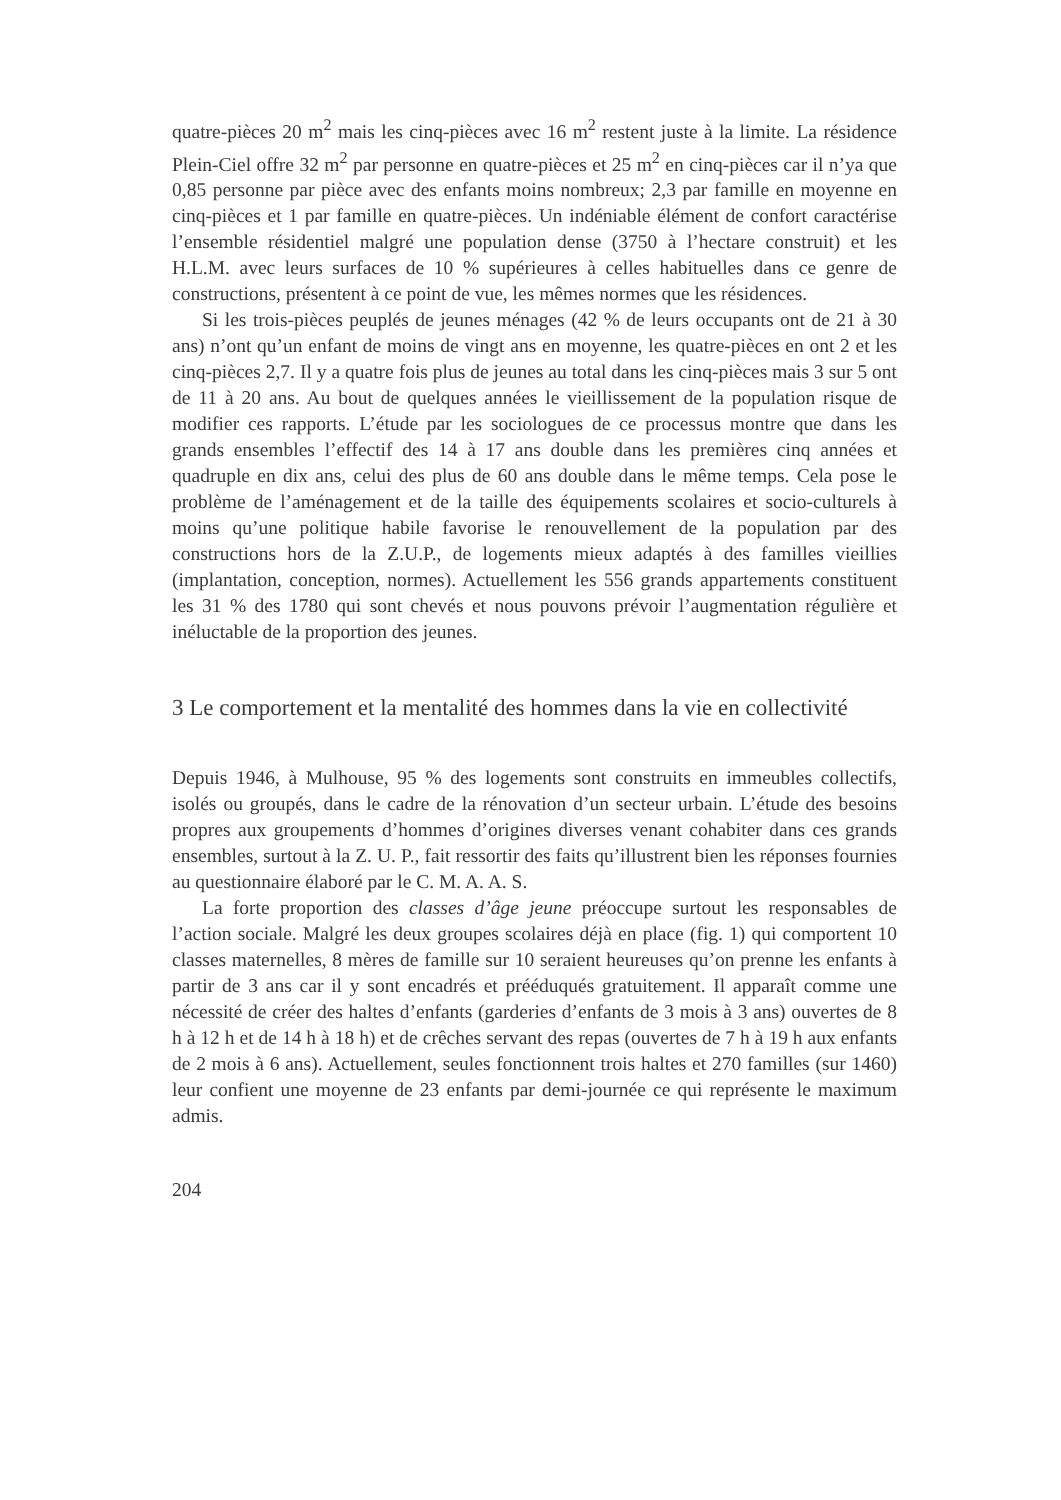quatre-pièces 20 m<sup>2</sup> mais les cinq-pièces avec 16 m<sup>2</sup> restent juste à la limite. La résidence Plein-Ciel offre 32 m<sup>2</sup> par personne en quatre-pièces et 25 m<sup>2</sup> en cinq-pièces car il n’ya que 0,85 personne par pièce avec des enfants moins nombreux; 2,3 par famille en moyenne en cinq-pièces et 1 par famille en quatre-pièces. Un indéniable élément de confort caractérise l’ensemble résidentiel malgré une population dense (3750 à l’hectare construit) et les H.L.M. avec leurs surfaces de 10 % supérieures à celles habituelles dans ce genre de constructions, présentent à ce point de vue, les mêmes normes que les résidences.
Si les trois-pièces peuplés de jeunes ménages (42 % de leurs occupants ont de 21 à 30 ans) n’ont qu’un enfant de moins de vingt ans en moyenne, les quatre-pièces en ont 2 et les cinq-pièces 2,7. Il y a quatre fois plus de jeunes au total dans les cinq-pièces mais 3 sur 5 ont de 11 à 20 ans. Au bout de quelques années le vieillissement de la population risque de modifier ces rapports. L’étude par les sociologues de ce processus montre que dans les grands ensembles l’effectif des 14 à 17 ans double dans les premières cinq années et quadruple en dix ans, celui des plus de 60 ans double dans le même temps. Cela pose le problème de l’aménagement et de la taille des équipements scolaires et socio-culturels à moins qu’une politique habile favorise le renouvellement de la population par des constructions hors de la Z.U.P., de logements mieux adaptés à des familles vieillies (implantation, conception, normes). Actuellement les 556 grands appartements constituent les 31 % des 1780 qui sont chevés et nous pouvons prévoir l’augmentation régulière et inéluctable de la proportion des jeunes.
3 Le comportement et la mentalité des hommes dans la vie en collectivité
Depuis 1946, à Mulhouse, 95 % des logements sont construits en immeubles collectifs, isolés ou groupés, dans le cadre de la rénovation d’un secteur urbain. L’étude des besoins propres aux groupements d’hommes d’origines diverses venant cohabiter dans ces grands ensembles, surtout à la Z. U. P., fait ressortir des faits qu’illustrent bien les réponses fournies au questionnaire élaboré par le C. M. A. A. S.
La forte proportion des classes d’âge jeune préoccupe surtout les responsables de l’action sociale. Malgré les deux groupes scolaires déjà en place (fig. 1) qui comportent 10 classes maternelles, 8 mères de famille sur 10 seraient heureuses qu’on prenne les enfants à partir de 3 ans car il y sont encadrés et prééduqués gratuitement. Il apparaît comme une nécessité de créer des haltes d’enfants (garderies d’enfants de 3 mois à 3 ans) ouvertes de 8 h à 12 h et de 14 h à 18 h) et de crêches servant des repas (ouvertes de 7 h à 19 h aux enfants de 2 mois à 6 ans). Actuellement, seules fonctionnent trois haltes et 270 familles (sur 1460) leur confient une moyenne de 23 enfants par demi-journée ce qui représente le maximum admis.
204